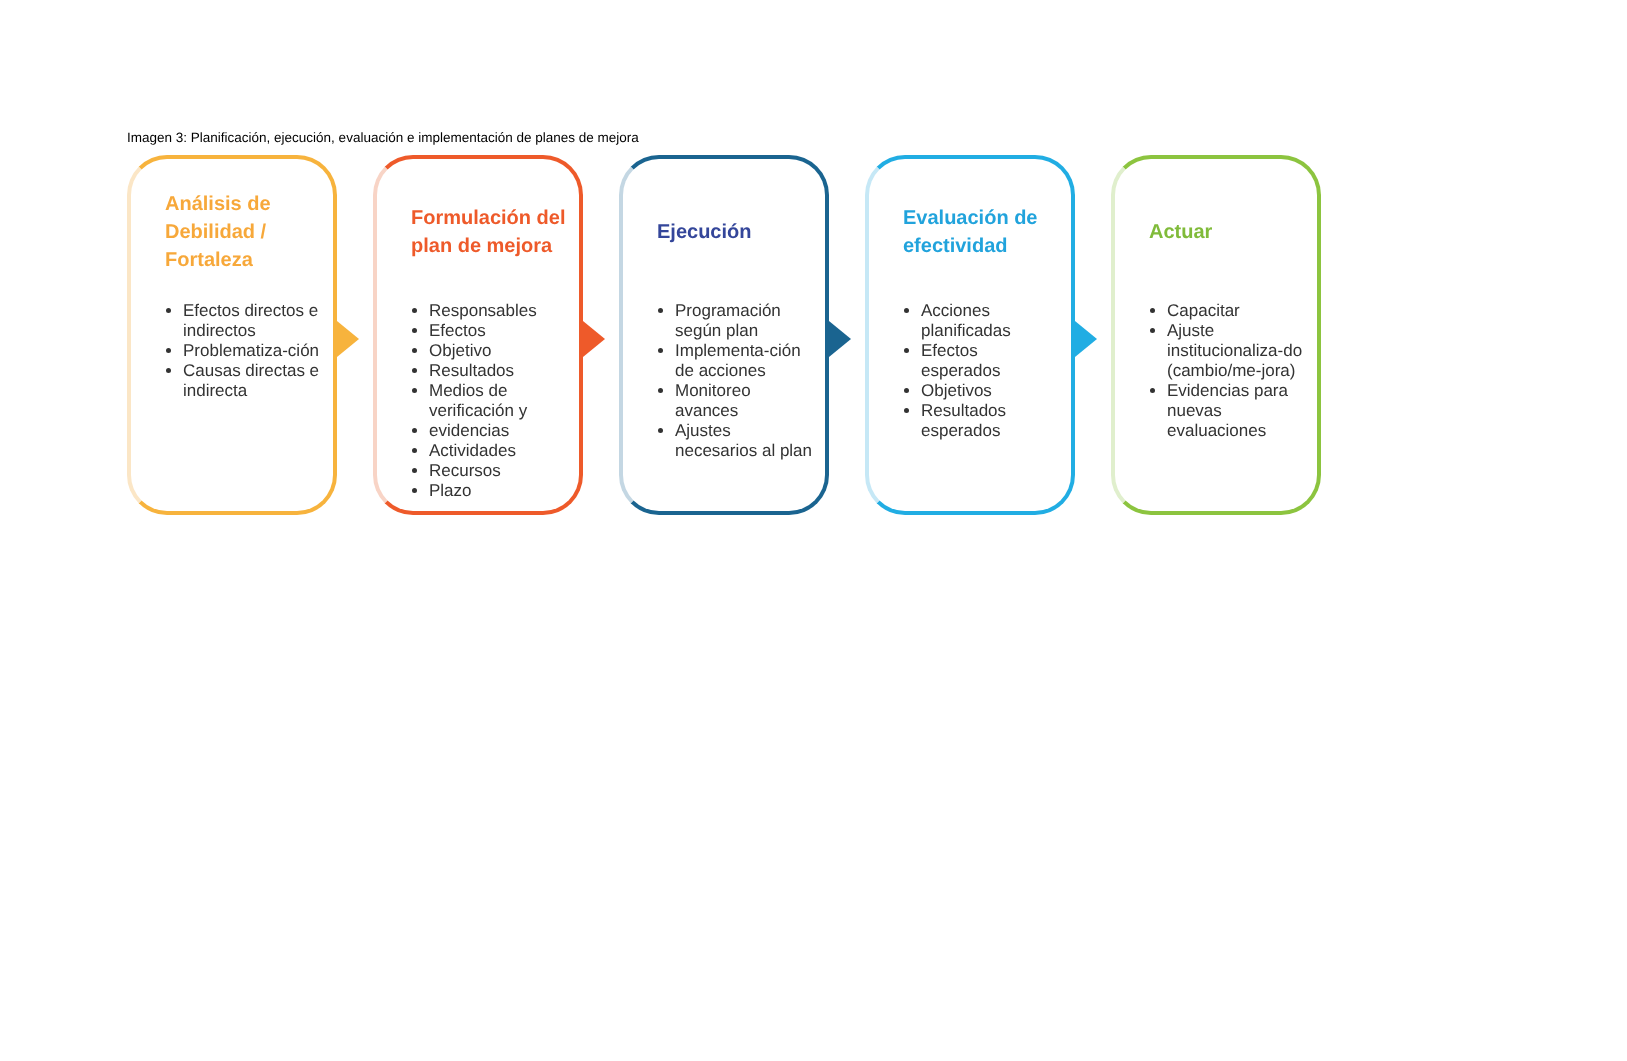Imagen 3: Planificación, ejecución, evaluación e implementación de planes de mejora
Análisis de Debilidad / Fortaleza
Efectos directos e indirectos
Problematiza-ción
Causas directas e indirecta
Formulación del plan de mejora
Responsables
Efectos
Objetivo
Resultados
Medios de verificación y
evidencias
Actividades
Recursos
Plazo
Ejecución
Programación según plan
Implementa-ción de acciones
Monitoreo avances
Ajustes necesarios al plan
Evaluación de efectividad
Acciones planificadas
Efectos esperados
Objetivos
Resultados esperados
Actuar
Capacitar
Ajuste institucionaliza-do (cambio/me-jora)
Evidencias para nuevas evaluaciones